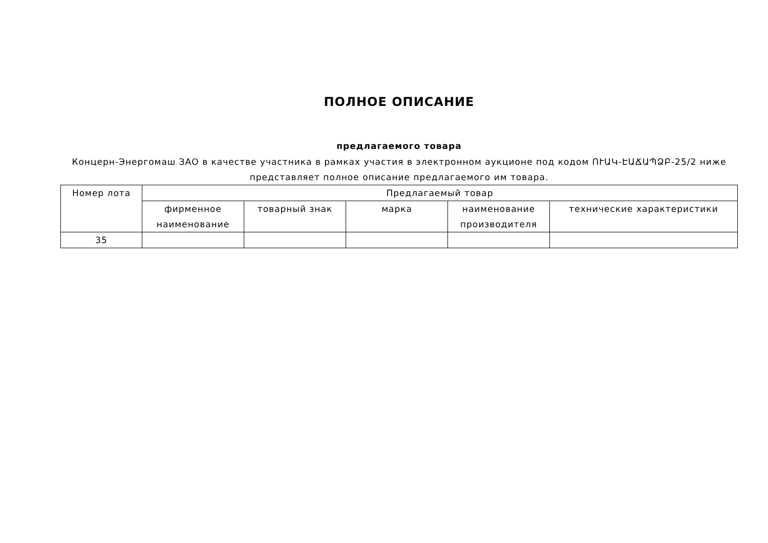ПОЛНОЕ ОПИСАНИЕ
предлагаемого товара
Концерн-Энергомаш ЗАО в качестве участника в рамках участия в электронном аукционе под кодом ՈՒԱԿ-ԷԱՃԱՊՁԲ-25/2 ниже представляет полное описание предлагаемого им товара.
| Номер лота | Предлагаемый товар | | | | |
| --- | --- | --- | --- | --- | --- |
| | фирменное наименование | товарный знак | марка | наименование производителя | технические характеристики |
| 35 | | | | | |